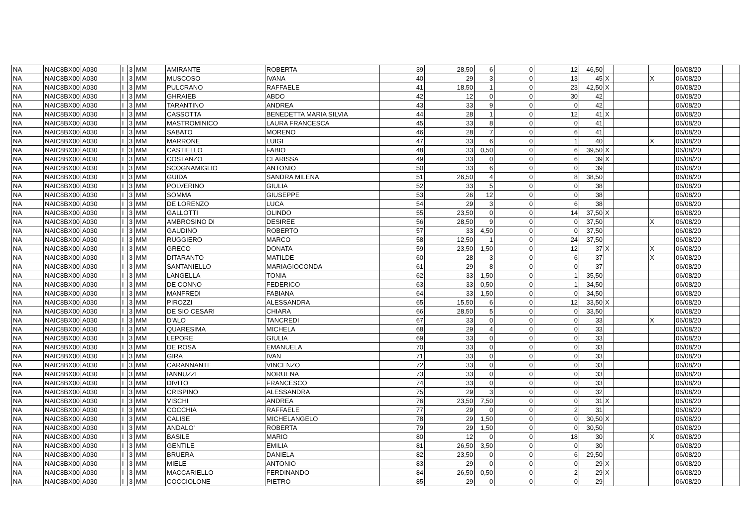| NA | NAIC8BX00 | A030 | I | 3 | MM | AMIRANTE | ROBERTA | 39 | 28,50 | 6 | 0 | 12 | 46,50 | | | | 06/08/20 | |
| NA | NAIC8BX00 | A030 | I | 3 | MM | MUSCOSO | IVANA | 40 | 29 | 3 | 0 | 13 | 45 | X | | X | 06/08/20 | |
| NA | NAIC8BX00 | A030 | I | 3 | MM | PULCRANO | RAFFAELE | 41 | 18,50 | 1 | 0 | 23 | 42,50 | X | | | 06/08/20 | |
| NA | NAIC8BX00 | A030 | I | 3 | MM | GHRAIEB | ABDO | 42 | 12 | 0 | 0 | 30 | 42 | | | | 06/08/20 | |
| NA | NAIC8BX00 | A030 | I | 3 | MM | TARANTINO | ANDREA | 43 | 33 | 9 | 0 | 0 | 42 | | | | 06/08/20 | |
| NA | NAIC8BX00 | A030 | I | 3 | MM | CASSOTTA | BENEDETTA MARIA SILVIA | 44 | 28 | 1 | 0 | 12 | 41 | X | | | 06/08/20 | |
| NA | NAIC8BX00 | A030 | I | 3 | MM | MASTROMINICO | LAURA FRANCESCA | 45 | 33 | 8 | 0 | 0 | 41 | | | | 06/08/20 | |
| NA | NAIC8BX00 | A030 | I | 3 | MM | SABATO | MORENO | 46 | 28 | 7 | 0 | 6 | 41 | | | | 06/08/20 | |
| NA | NAIC8BX00 | A030 | I | 3 | MM | MARRONE | LUIGI | 47 | 33 | 6 | 0 | 1 | 40 | | | X | 06/08/20 | |
| NA | NAIC8BX00 | A030 | I | 3 | MM | CASTIELLO | FABIO | 48 | 33 | 0,50 | 0 | 6 | 39,50 | X | | | 06/08/20 | |
| NA | NAIC8BX00 | A030 | I | 3 | MM | COSTANZO | CLARISSA | 49 | 33 | 0 | 0 | 6 | 39 | X | | | 06/08/20 | |
| NA | NAIC8BX00 | A030 | I | 3 | MM | SCOGNAMIGLIO | ANTONIO | 50 | 33 | 6 | 0 | 0 | 39 | | | | 06/08/20 | |
| NA | NAIC8BX00 | A030 | I | 3 | MM | GUIDA | SANDRA MILENA | 51 | 26,50 | 4 | 0 | 8 | 38,50 | | | | 06/08/20 | |
| NA | NAIC8BX00 | A030 | I | 3 | MM | POLVERINO | GIULIA | 52 | 33 | 5 | 0 | 0 | 38 | | | | 06/08/20 | |
| NA | NAIC8BX00 | A030 | I | 3 | MM | SOMMA | GIUSEPPE | 53 | 26 | 12 | 0 | 0 | 38 | | | | 06/08/20 | |
| NA | NAIC8BX00 | A030 | I | 3 | MM | DE LORENZO | LUCA | 54 | 29 | 3 | 0 | 6 | 38 | | | | 06/08/20 | |
| NA | NAIC8BX00 | A030 | I | 3 | MM | GALLOTTI | OLINDO | 55 | 23,50 | 0 | 0 | 14 | 37,50 | X | | | 06/08/20 | |
| NA | NAIC8BX00 | A030 | I | 3 | MM | AMBROSINO DI | DESIREE | 56 | 28,50 | 9 | 0 | 0 | 37,50 | | | X | 06/08/20 | |
| NA | NAIC8BX00 | A030 | I | 3 | MM | GAUDINO | ROBERTO | 57 | 33 | 4,50 | 0 | 0 | 37,50 | | | | 06/08/20 | |
| NA | NAIC8BX00 | A030 | I | 3 | MM | RUGGIERO | MARCO | 58 | 12,50 | 1 | 0 | 24 | 37,50 | | | | 06/08/20 | |
| NA | NAIC8BX00 | A030 | I | 3 | MM | GRECO | DONATA | 59 | 23,50 | 1,50 | 0 | 12 | 37 | X | | X | 06/08/20 | |
| NA | NAIC8BX00 | A030 | I | 3 | MM | DITARANTO | MATILDE | 60 | 28 | 3 | 0 | 6 | 37 | | | X | 06/08/20 | |
| NA | NAIC8BX00 | A030 | I | 3 | MM | SANTANIELLO | MARIAGIOCONDA | 61 | 29 | 8 | 0 | 0 | 37 | | | | 06/08/20 | |
| NA | NAIC8BX00 | A030 | I | 3 | MM | LANGELLA | TONIA | 62 | 33 | 1,50 | 0 | 1 | 35,50 | | | | 06/08/20 | |
| NA | NAIC8BX00 | A030 | I | 3 | MM | DE CONNO | FEDERICO | 63 | 33 | 0,50 | 0 | 1 | 34,50 | | | | 06/08/20 | |
| NA | NAIC8BX00 | A030 | I | 3 | MM | MANFREDI | FABIANA | 64 | 33 | 1,50 | 0 | 0 | 34,50 | | | | 06/08/20 | |
| NA | NAIC8BX00 | A030 | I | 3 | MM | PIROZZI | ALESSANDRA | 65 | 15,50 | 6 | 0 | 12 | 33,50 | X | | | 06/08/20 | |
| NA | NAIC8BX00 | A030 | I | 3 | MM | DE SIO CESARI | CHIARA | 66 | 28,50 | 5 | 0 | 0 | 33,50 | | | | 06/08/20 | |
| NA | NAIC8BX00 | A030 | I | 3 | MM | D'ALO | TANCREDI | 67 | 33 | 0 | 0 | 0 | 33 | | | X | 06/08/20 | |
| NA | NAIC8BX00 | A030 | I | 3 | MM | QUARESIMA | MICHELA | 68 | 29 | 4 | 0 | 0 | 33 | | | | 06/08/20 | |
| NA | NAIC8BX00 | A030 | I | 3 | MM | LEPORE | GIULIA | 69 | 33 | 0 | 0 | 0 | 33 | | | | 06/08/20 | |
| NA | NAIC8BX00 | A030 | I | 3 | MM | DE ROSA | EMANUELA | 70 | 33 | 0 | 0 | 0 | 33 | | | | 06/08/20 | |
| NA | NAIC8BX00 | A030 | I | 3 | MM | GIRA | IVAN | 71 | 33 | 0 | 0 | 0 | 33 | | | | 06/08/20 | |
| NA | NAIC8BX00 | A030 | I | 3 | MM | CARANNANTE | VINCENZO | 72 | 33 | 0 | 0 | 0 | 33 | | | | 06/08/20 | |
| NA | NAIC8BX00 | A030 | I | 3 | MM | IANNUZZI | NORUENA | 73 | 33 | 0 | 0 | 0 | 33 | | | | 06/08/20 | |
| NA | NAIC8BX00 | A030 | I | 3 | MM | DIVITO | FRANCESCO | 74 | 33 | 0 | 0 | 0 | 33 | | | | 06/08/20 | |
| NA | NAIC8BX00 | A030 | I | 3 | MM | CRISPINO | ALESSANDRA | 75 | 29 | 3 | 0 | 0 | 32 | | | | 06/08/20 | |
| NA | NAIC8BX00 | A030 | I | 3 | MM | VISCHI | ANDREA | 76 | 23,50 | 7,50 | 0 | 0 | 31 | X | | | 06/08/20 | |
| NA | NAIC8BX00 | A030 | I | 3 | MM | COCCHIA | RAFFAELE | 77 | 29 | 0 | 0 | 2 | 31 | | | | 06/08/20 | |
| NA | NAIC8BX00 | A030 | I | 3 | MM | CALISE | MICHELANGELO | 78 | 29 | 1,50 | 0 | 0 | 30,50 | X | | | 06/08/20 | |
| NA | NAIC8BX00 | A030 | I | 3 | MM | ANDALO' | ROBERTA | 79 | 29 | 1,50 | 0 | 0 | 30,50 | | | | 06/08/20 | |
| NA | NAIC8BX00 | A030 | I | 3 | MM | BASILE | MARIO | 80 | 12 | 0 | 0 | 18 | 30 | | | X | 06/08/20 | |
| NA | NAIC8BX00 | A030 | I | 3 | MM | GENTILE | EMILIA | 81 | 26,50 | 3,50 | 0 | 0 | 30 | | | | 06/08/20 | |
| NA | NAIC8BX00 | A030 | I | 3 | MM | BRUERA | DANIELA | 82 | 23,50 | 0 | 0 | 6 | 29,50 | | | | 06/08/20 | |
| NA | NAIC8BX00 | A030 | I | 3 | MM | MIELE | ANTONIO | 83 | 29 | 0 | 0 | 0 | 29 | X | | | 06/08/20 | |
| NA | NAIC8BX00 | A030 | I | 3 | MM | MACCARIELLO | FERDINANDO | 84 | 26,50 | 0,50 | 0 | 2 | 29 | X | | | 06/08/20 | |
| NA | NAIC8BX00 | A030 | I | 3 | MM | COCCIOLONE | PIETRO | 85 | 29 | 0 | 0 | 0 | 29 | | | | 06/08/20 | |